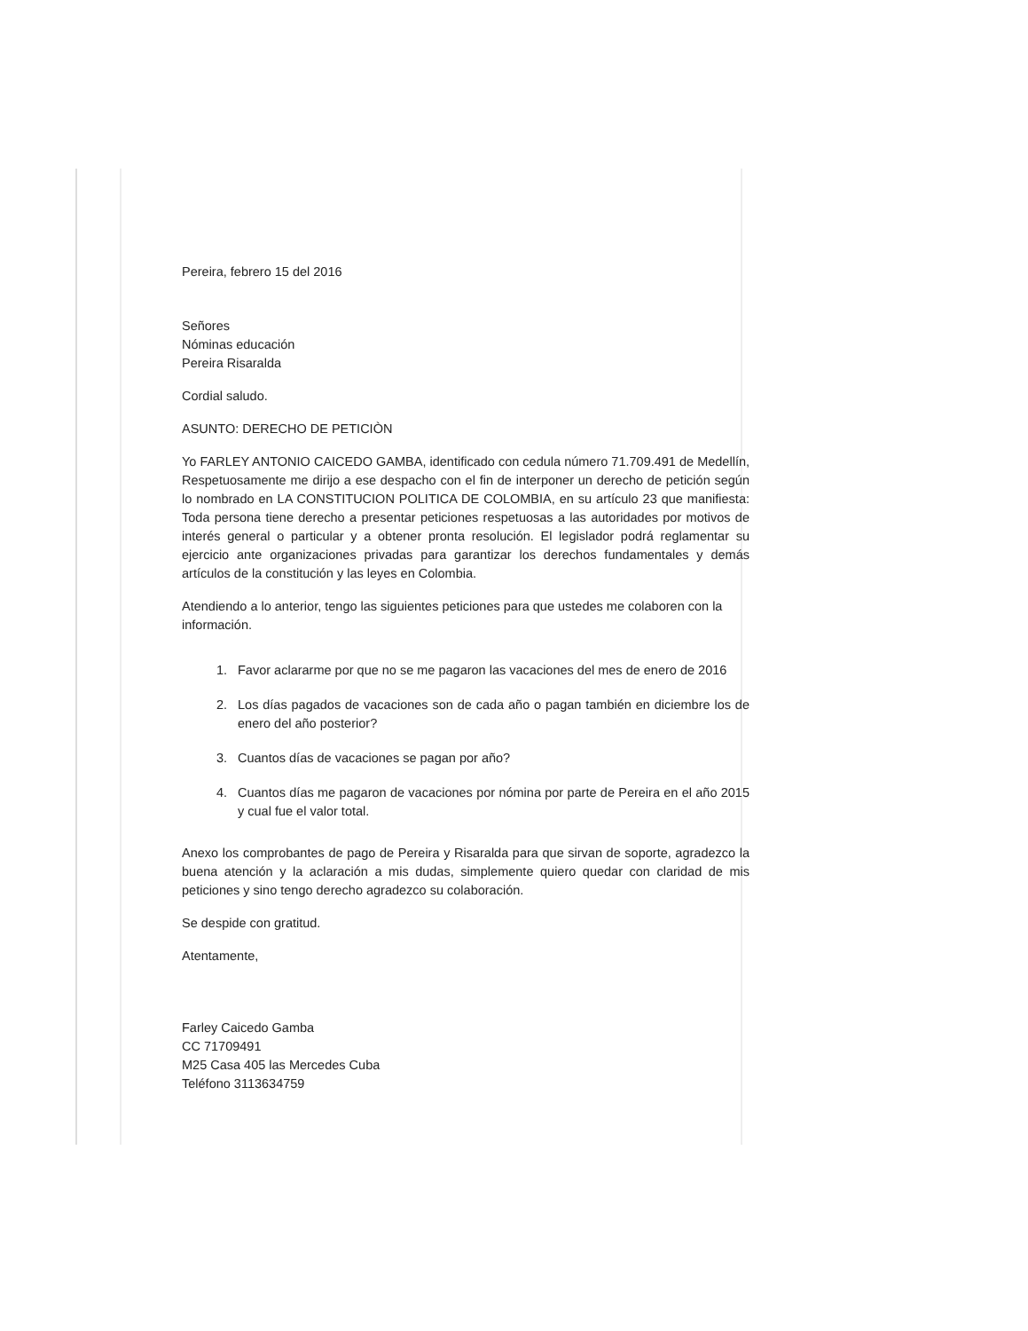Pereira, febrero 15 del 2016
Señores
Nóminas educación
Pereira Risaralda
Cordial saludo.
ASUNTO: DERECHO DE PETICIÒN
Yo FARLEY ANTONIO CAICEDO GAMBA, identificado con cedula número 71.709.491 de Medellín, Respetuosamente me dirijo a ese despacho con el fin de interponer un derecho de petición según lo nombrado en LA CONSTITUCION POLITICA DE COLOMBIA, en su artículo 23 que manifiesta: Toda persona tiene derecho a presentar peticiones respetuosas a las autoridades por motivos de interés general o particular y a obtener pronta resolución. El legislador podrá reglamentar su ejercicio ante organizaciones privadas para garantizar los derechos fundamentales y demás artículos de la constitución y las leyes en Colombia.
Atendiendo a lo anterior, tengo las siguientes peticiones para que ustedes me colaboren con la información.
1. Favor aclararme por que no se me pagaron las vacaciones del mes de enero de 2016
2. Los días pagados de vacaciones son de cada año o pagan también en diciembre los de enero del año posterior?
3. Cuantos días de vacaciones se pagan por año?
4. Cuantos días me pagaron de vacaciones por nómina por parte de Pereira en el año 2015 y cual fue el valor total.
Anexo los comprobantes de pago de Pereira y Risaralda para que sirvan de soporte, agradezco la buena atención y la aclaración a mis dudas, simplemente quiero quedar con claridad de mis peticiones y sino tengo derecho agradezco su colaboración.
Se despide con gratitud.
Atentamente,
Farley Caicedo Gamba
CC 71709491
M25 Casa 405 las Mercedes Cuba
Teléfono 3113634759